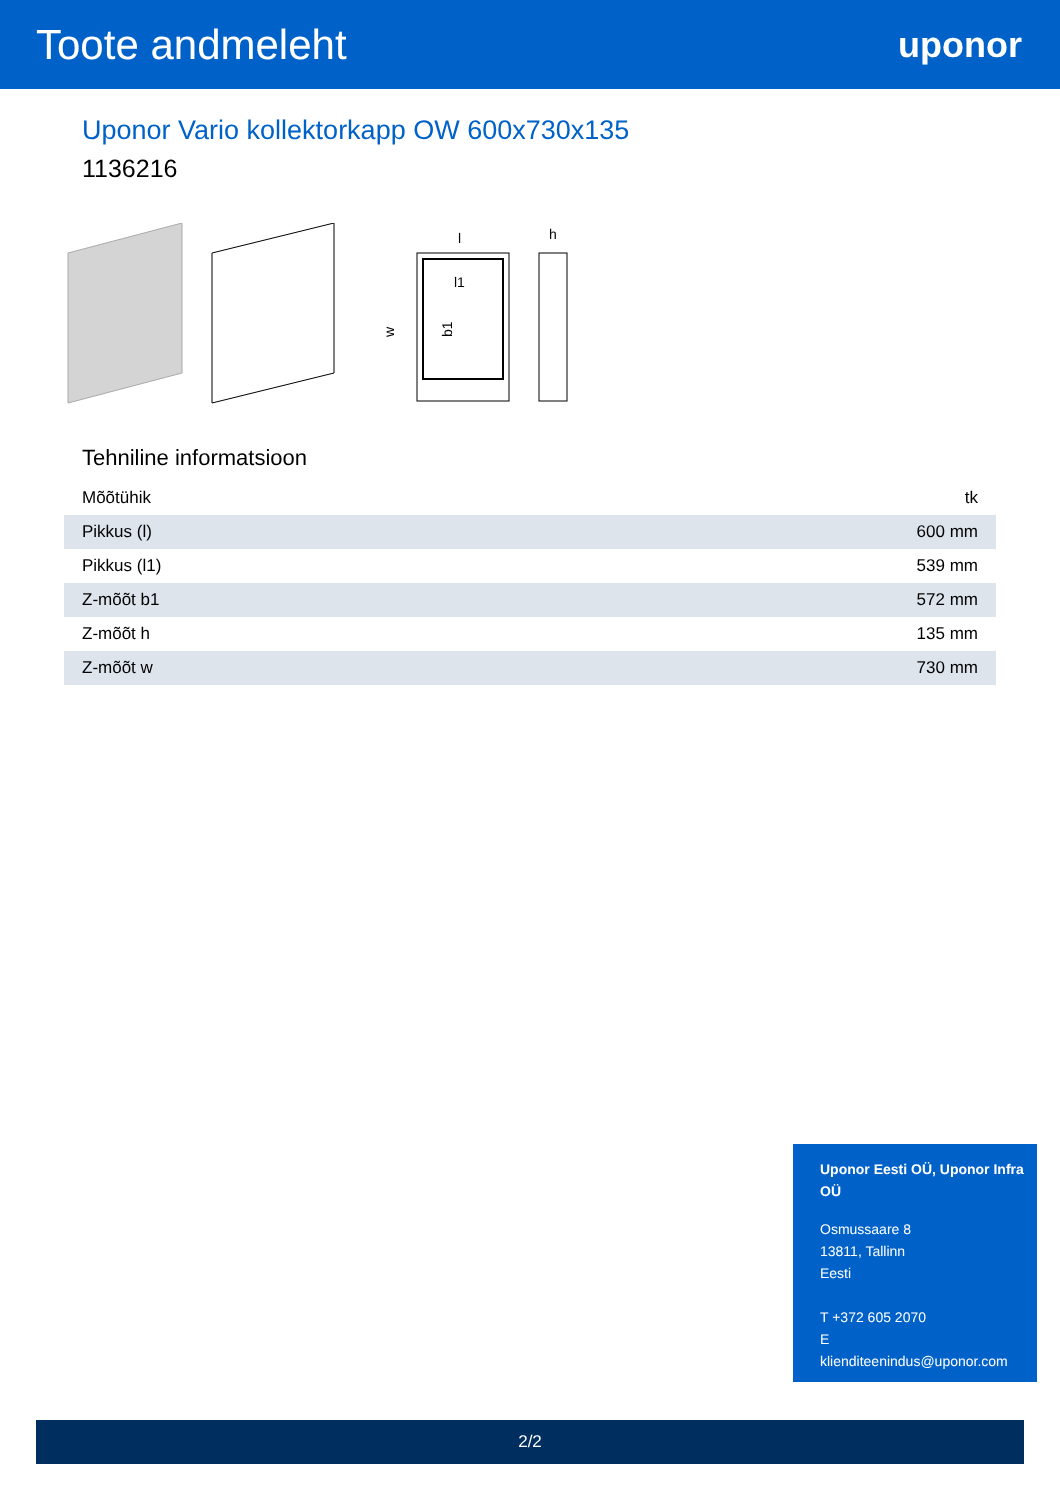Toote andmeleht
uponor
Uponor Vario kollektorkapp OW 600x730x135
1136216
l
l1
b1
w
h
Tehniline informatsioon
| Mõõtühik | tk |
| Pikkus (l) | 600 mm |
| Pikkus (l1) | 539 mm |
| Z-mõõt b1 | 572 mm |
| Z-mõõt h | 135 mm |
| Z-mõõt w | 730 mm |
Uponor Eesti OÜ, Uponor Infra OÜ
Osmussaare 8
13811, Tallinn
Eesti
T +372 605 2070
E
klienditeenindus@uponor.com
2/2